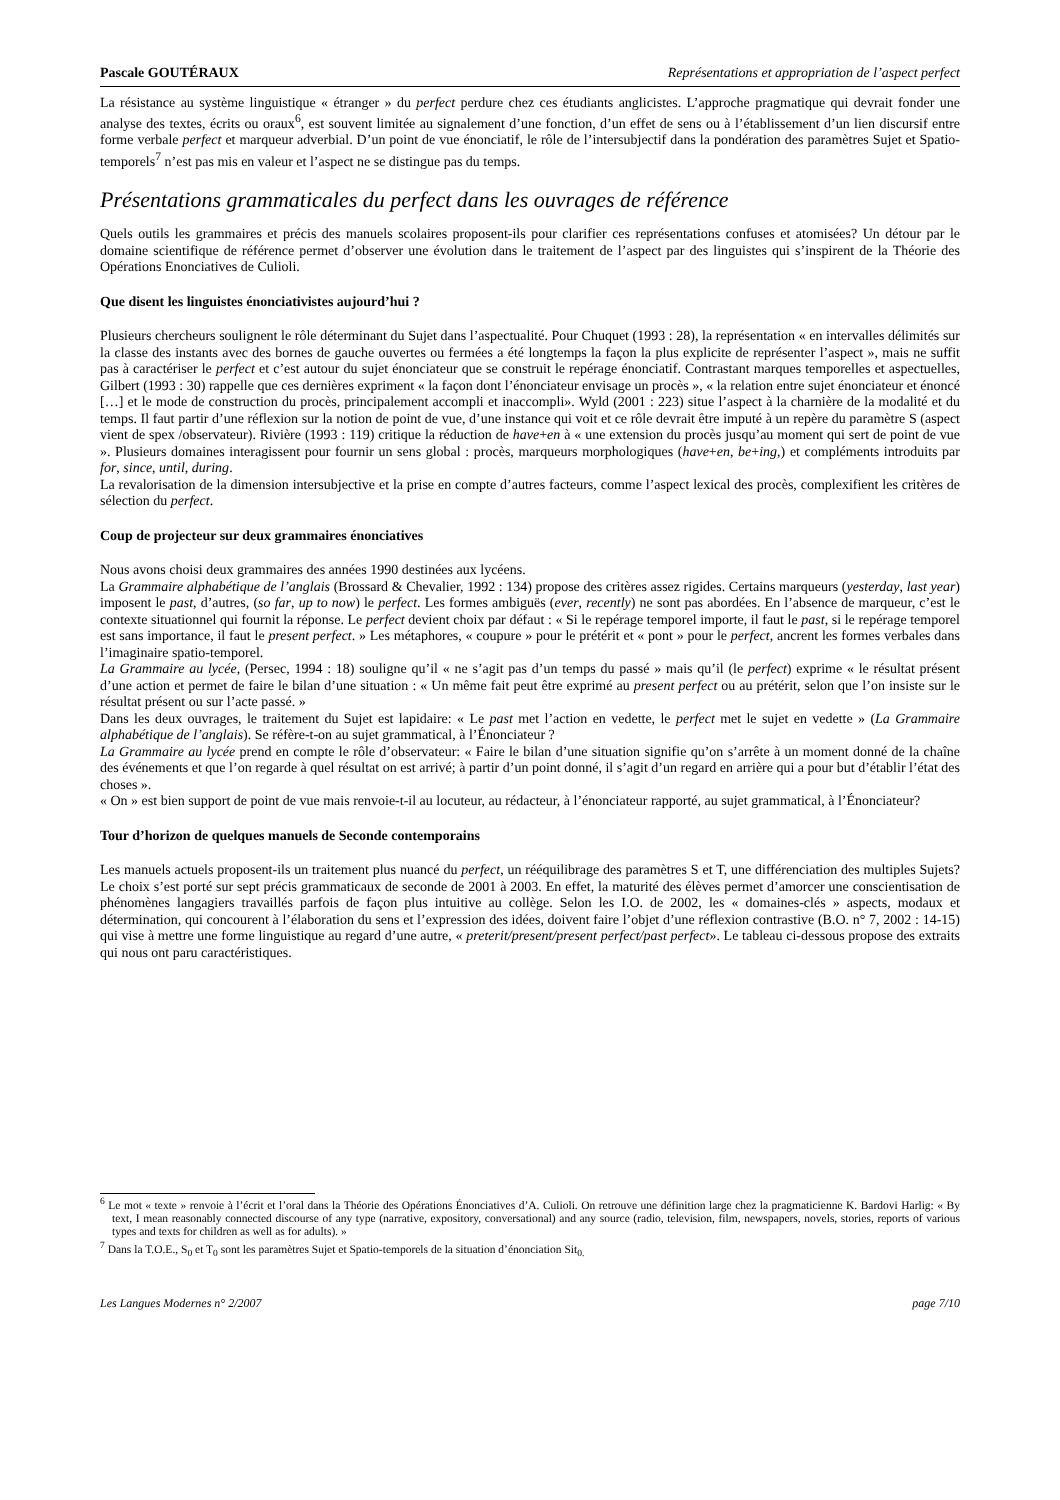Pascale GOUTÉRAUX Représentations et appropriation de l’aspect perfect
La résistance au système linguistique « étranger » du perfect perdure chez ces étudiants anglicistes. L’approche pragmatique qui devrait fonder une analyse des textes, écrits ou oraux<sup>6</sup>, est souvent limitée au signalement d’une fonction, d’un effet de sens ou à l’établissement d’un lien discursif entre forme verbale perfect et marqueur adverbial. D’un point de vue énonciatif, le rôle de l’intersubjectif dans la pondération des paramètres Sujet et Spatio-temporels<sup>7</sup> n’est pas mis en valeur et l’aspect ne se distingue pas du temps.
Présentations grammaticales du perfect dans les ouvrages de référence
Quels outils les grammaires et précis des manuels scolaires proposent-ils pour clarifier ces représentations confuses et atomisées? Un détour par le domaine scientifique de référence permet d’observer une évolution dans le traitement de l’aspect par des linguistes qui s’inspirent de la Théorie des Opérations Enonciatives de Culioli.
Que disent les linguistes énonciativistes aujourd’hui ?
Plusieurs chercheurs soulignent le rôle déterminant du Sujet dans l’aspectualité. Pour Chuquet (1993 : 28), la représentation « en intervalles délimités sur la classe des instants avec des bornes de gauche ouvertes ou fermées a été longtemps la façon la plus explicite de représenter l’aspect », mais ne suffit pas à caractériser le perfect et c’est autour du sujet énonciateur que se construit le repérage énonciatif. Contrastant marques temporelles et aspectuelles, Gilbert (1993 : 30) rappelle que ces dernières expriment « la façon dont l’énonciateur envisage un procès », « la relation entre sujet énonciateur et énoncé […] et le mode de construction du procès, principalement accompli et inaccompli». Wyld (2001 : 223) situe l’aspect à la charnière de la modalité et du temps. Il faut partir d’une réflexion sur la notion de point de vue, d’une instance qui voit et ce rôle devrait être imputé à un repère du paramètre S (aspect vient de spex /observateur). Rivière (1993 : 119) critique la réduction de have+en à « une extension du procès jusqu’au moment qui sert de point de vue ». Plusieurs domaines interagissent pour fournir un sens global : procès, marqueurs morphologiques (have+en, be+ing,) et compléments introduits par for, since, until, during.
La revalorisation de la dimension intersubjective et la prise en compte d’autres facteurs, comme l’aspect lexical des procès, complexifient les critères de sélection du perfect.
Coup de projecteur sur deux grammaires énonciatives
Nous avons choisi deux grammaires des années 1990 destinées aux lycéens.
La Grammaire alphabétique de l’anglais (Brossard & Chevalier, 1992 : 134) propose des critères assez rigides. Certains marqueurs (yesterday, last year) imposent le past, d’autres, (so far, up to now) le perfect. Les formes ambiguës (ever, recently) ne sont pas abordées. En l’absence de marqueur, c’est le contexte situationnel qui fournit la réponse. Le perfect devient choix par défaut : « Si le repérage temporel importe, il faut le past, si le repérage temporel est sans importance, il faut le present perfect. » Les métaphores, « coupure » pour le prétérit et « pont » pour le perfect, ancrent les formes verbales dans l’imaginaire spatio-temporel.
La Grammaire au lycée, (Persec, 1994 : 18) souligne qu’il « ne s’agit pas d’un temps du passé » mais qu’il (le perfect) exprime « le résultat présent d’une action et permet de faire le bilan d’une situation : « Un même fait peut être exprimé au present perfect ou au prétérit, selon que l’on insiste sur le résultat présent ou sur l’acte passé. »
Dans les deux ouvrages, le traitement du Sujet est lapidaire: « Le past met l’action en vedette, le perfect met le sujet en vedette » (La Grammaire alphabétique de l’anglais). Se réfère-t-on au sujet grammatical, à l’Énonciateur ?
La Grammaire au lycée prend en compte le rôle d’observateur: « Faire le bilan d’une situation signifie qu’on s’arrête à un moment donné de la chaîne des événements et que l’on regarde à quel résultat on est arrivé; à partir d’un point donné, il s’agit d’un regard en arrière qui a pour but d’établir l’état des choses ».
« On » est bien support de point de vue mais renvoie-t-il au locuteur, au rédacteur, à l’énonciateur rapporté, au sujet grammatical, à l’Énonciateur?
Tour d’horizon de quelques manuels de Seconde contemporains
Les manuels actuels proposent-ils un traitement plus nuancé du perfect, un rééquilibrage des paramètres S et T, une différenciation des multiples Sujets? Le choix s’est porté sur sept précis grammaticaux de seconde de 2001 à 2003. En effet, la maturité des élèves permet d’amorcer une conscientisation de phénomènes langagiers travaillés parfois de façon plus intuitive au collège. Selon les I.O. de 2002, les « domaines-clés » aspects, modaux et détermination, qui concourent à l’élaboration du sens et l’expression des idées, doivent faire l’objet d’une réflexion contrastive (B.O. n° 7, 2002 : 14-15) qui vise à mettre une forme linguistique au regard d’une autre, « preterit/present/present perfect/past perfect». Le tableau ci-dessous propose des extraits qui nous ont paru caractéristiques.
<sup>6</sup> Le mot « texte » renvoie à l’écrit et l’oral dans la Théorie des Opérations Énonciatives d’A. Culioli. On retrouve une définition large chez la pragmaticienne K. Bardovi Harlig: « By text, I mean reasonably connected discourse of any type (narrative, expository, conversational) and any source (radio, television, film, newspapers, novels, stories, reports of various types and texts for children as well as for adults). »
<sup>7</sup> Dans la T.O.E., S<sub>0</sub> et T<sub>0</sub> sont les paramètres Sujet et Spatio-temporels de la situation d’énonciation Sit<sub>0.</sub>
Les Langues Modernes n° 2/2007 page 7/10